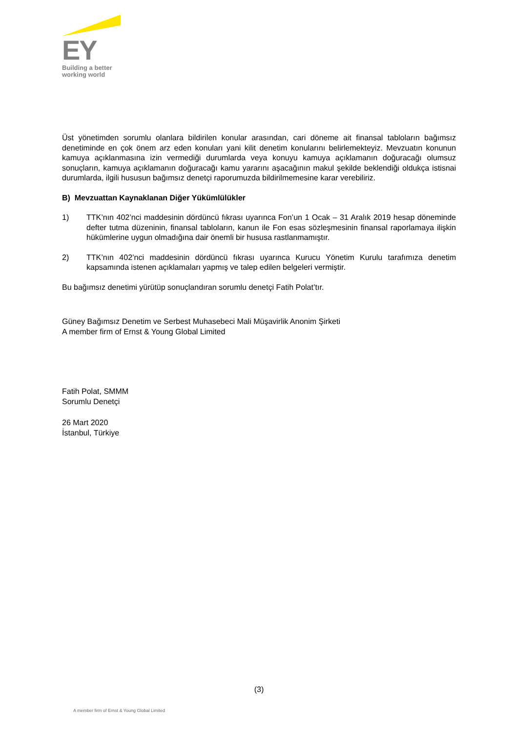EY
Building a better
working world
Üst yönetimden sorumlu olanlara bildirilen konular arasından, cari döneme ait finansal tabloların bağımsız denetiminde en çok önem arz eden konuları yani kilit denetim konularını belirlemekteyiz. Mevzuatın konunun kamuya açıklanmasına izin vermediği durumlarda veya konuyu kamuya açıklamanın doğuracağı olumsuz sonuçların, kamuya açıklamanın doğuracağı kamu yararını aşacağının makul şekilde beklendiği oldukça istisnai durumlarda, ilgili hususun bağımsız denetçi raporumuzda bildirilmemesine karar verebiliriz.
B) Mevzuattan Kaynaklanan Diğer Yükümlülükler
1) TTK’nın 402’nci maddesinin dördüncü fıkrası uyarınca Fon’un 1 Ocak – 31 Aralık 2019 hesap döneminde defter tutma düzeninin, finansal tabloların, kanun ile Fon esas sözleşmesinin finansal raporlamaya ilişkin hükümlerine uygun olmadığına dair önemli bir hususa rastlanmamıştır.
2) TTK’nın 402’nci maddesinin dördüncü fıkrası uyarınca Kurucu Yönetim Kurulu tarafımıza denetim kapsamında istenen açıklamaları yapmış ve talep edilen belgeleri vermiştir.
Bu bağımsız denetimi yürütüp sonuçlandıran sorumlu denetçi Fatih Polat’tır.
Güney Bağımsız Denetim ve Serbest Muhasebeci Mali Müşavirlik Anonim Şirketi
A member firm of Ernst & Young Global Limited
Fatih Polat, SMMM
Sorumlu Denetçi
26 Mart 2020
İstanbul, Türkiye
(3)
A member firm of Ernst & Young Global Limited